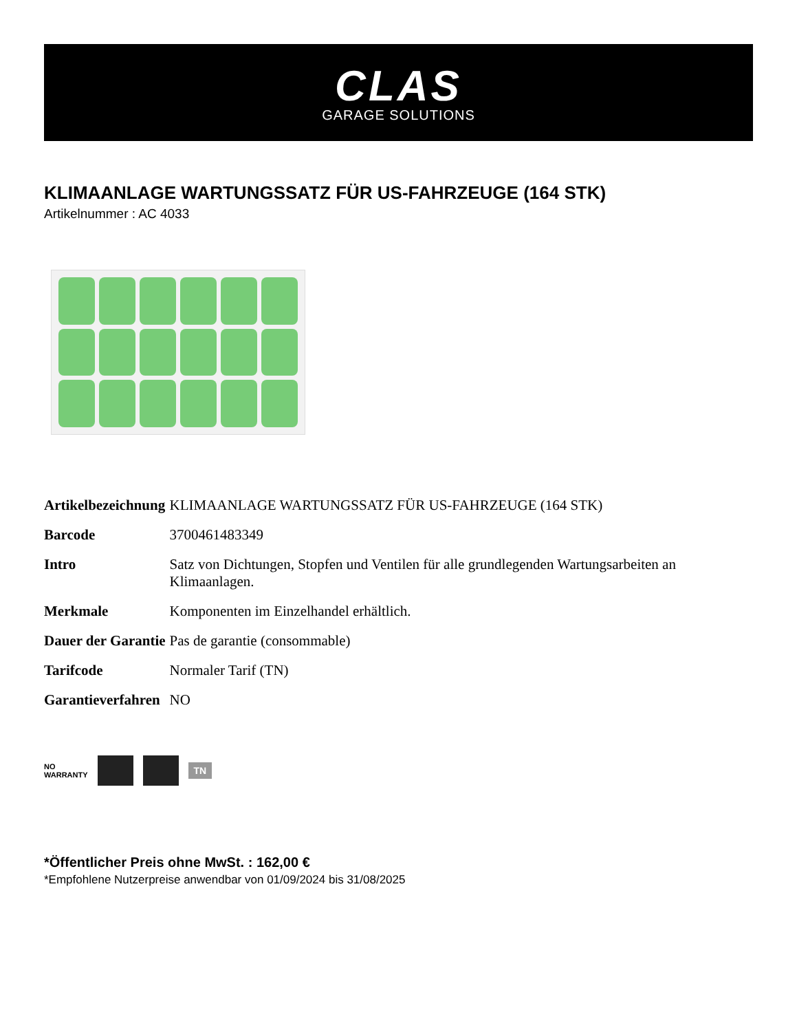CLAS
GARAGE SOLUTIONS
KLIMAANLAGE WARTUNGSSATZ FÜR US-FAHRZEUGE (164 STK)
Artikelnummer : AC 4033
| Artikelbezeichnung | KLIMAANLAGE WARTUNGSSATZ FÜR US-FAHRZEUGE (164 STK) |
| Barcode | 3700461483349 |
| Intro | Satz von Dichtungen, Stopfen und Ventilen für alle grundlegenden Wartungsarbeiten an Klimaanlagen. |
| Merkmale | Komponenten im Einzelhandel erhältlich. |
| Dauer der Garantie | Pas de garantie (consommable) |
| Tarifcode | Normaler Tarif (TN) |
| Garantieverfahren | NO |
NO
WARRANTY
TN
*Öffentlicher Preis ohne MwSt. : 162,00 €
*Empfohlene Nutzerpreise anwendbar von 01/09/2024 bis 31/08/2025